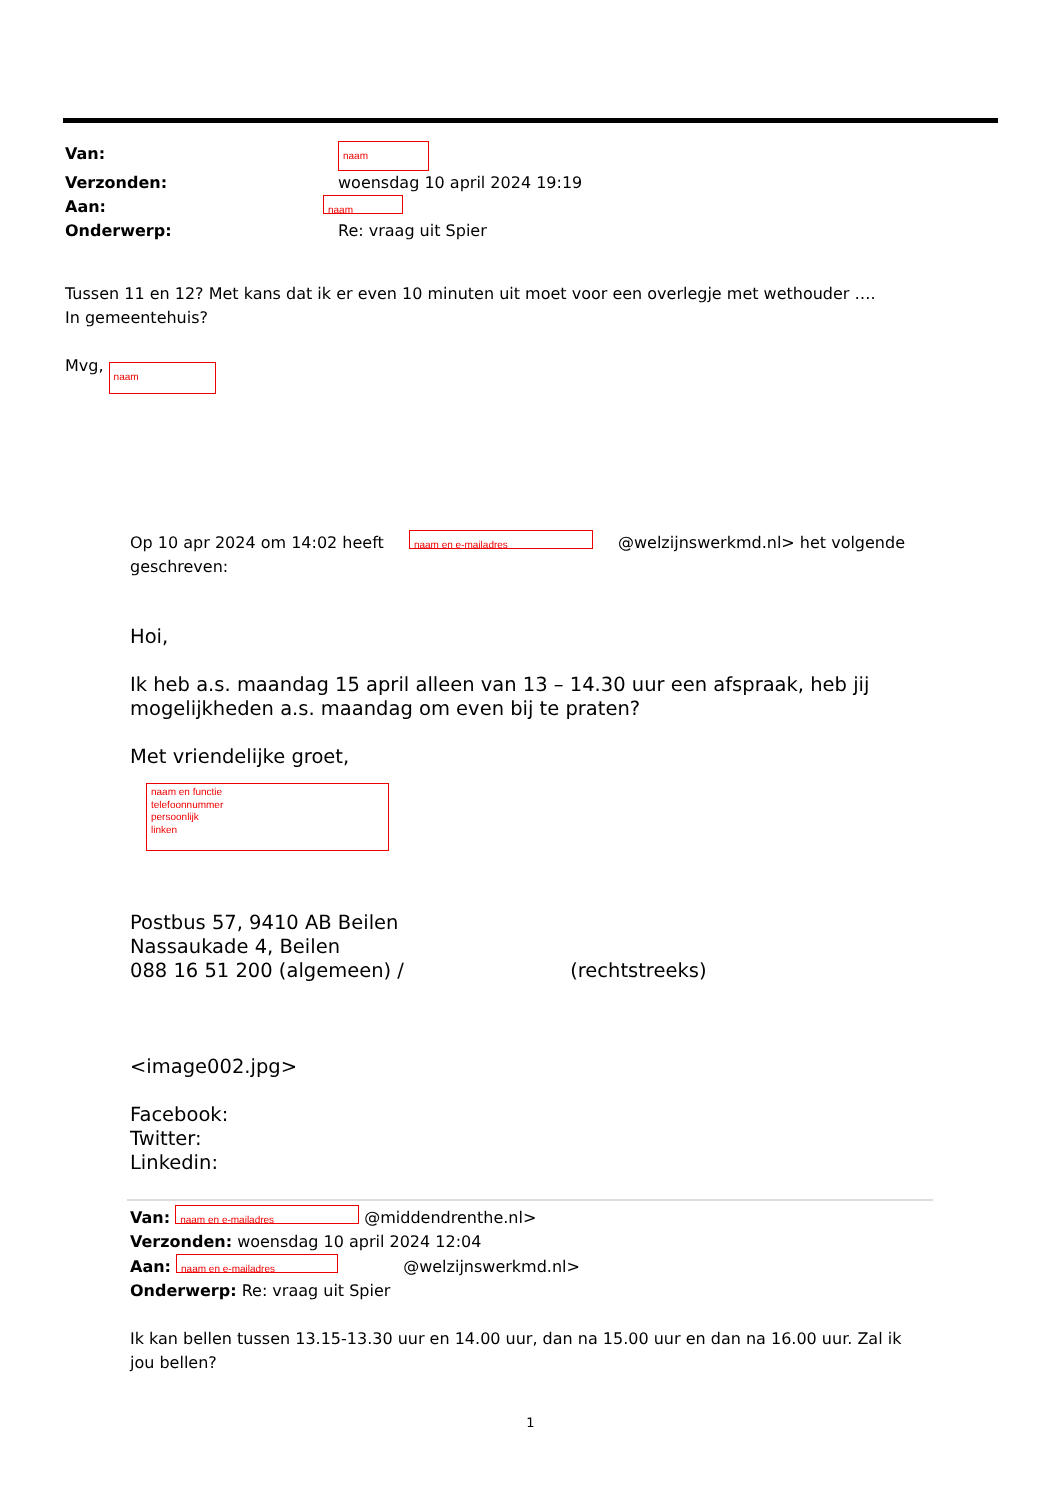| Van: | naam |
| Verzonden: | woensdag 10 april 2024 19:19 |
| Aan: | naam |
| Onderwerp: | Re: vraag uit Spier |
Tussen 11 en 12? Met kans dat ik er even 10 minuten uit moet voor een overlegje met wethouder ….
In gemeentehuis?
Mvg, naam
Op 10 apr 2024 om 14:02 heeft naam en e-mailadres @welzijnswerkmd.nl> het volgende geschreven:
Hoi,
Ik heb a.s. maandag 15 april alleen van 13 – 14.30 uur een afspraak, heb jij mogelijkheden a.s. maandag om even bij te praten?
Met vriendelijke groet,
naam en functie
telefoonnummer
persoonlijk
linken
Postbus 57, 9410 AB Beilen
Nassaukade 4, Beilen
088 16 51 200 (algemeen) / (rechtstreeks)
<image002.jpg>
Facebook:
Twitter:
Linkedin:
Van: naam en e-mailadres @middendrenthe.nl>
Verzonden: woensdag 10 april 2024 12:04
Aan: naam en e-mailadres @welzijnswerkmd.nl>
Onderwerp: Re: vraag uit Spier
Ik kan bellen tussen 13.15-13.30 uur en 14.00 uur, dan na 15.00 uur en dan na 16.00 uur. Zal ik jou bellen?
1